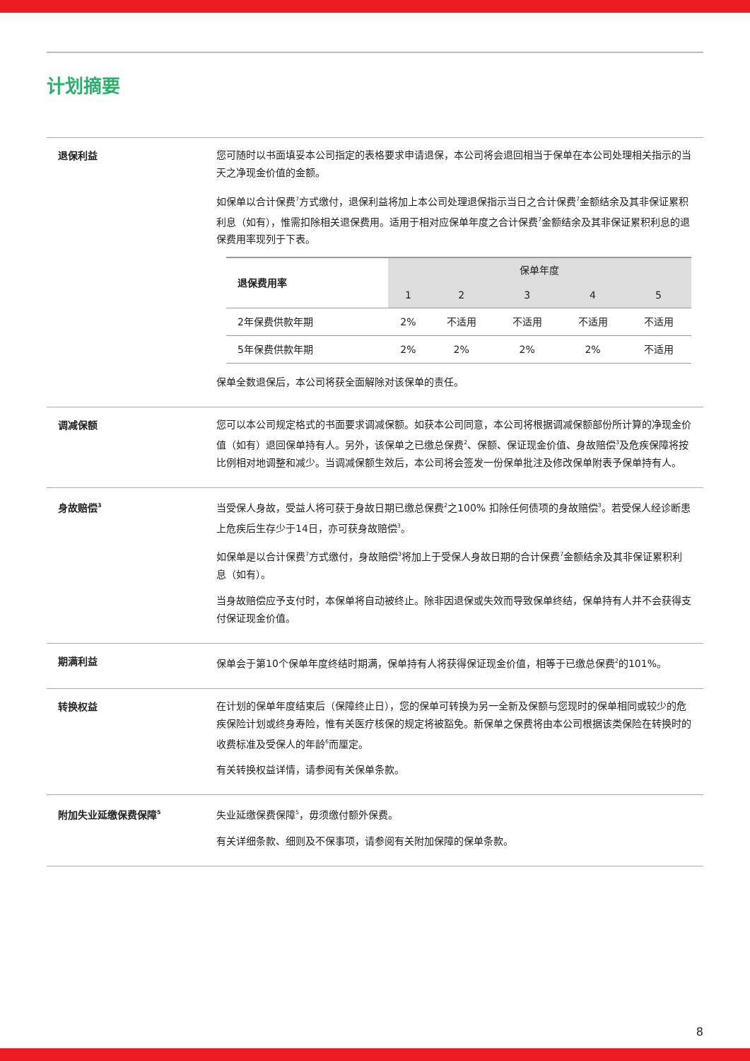计划摘要
退保利益
您可随时以书面填妥本公司指定的表格要求申请退保，本公司将会退回相当于保单在本公司处理相关指示的当天之净现金价值的金额。
如保单以合计保费<sup>7</sup>方式缴付，退保利益将加上本公司处理退保指示当日之合计保费<sup>7</sup>金额结余及其非保证累积利息（如有），惟需扣除相关退保费用。适用于相对应保单年度之合计保费<sup>7</sup>金额结余及其非保证累积利息的退保费用率现列于下表。
| 退保费用率 | 保单年度 | | | | |
| --- | --- | --- | --- | --- | --- |
| | 1 | 2 | 3 | 4 | 5 |
| 2年保费供款年期 | 2% | 不适用 | 不适用 | 不适用 | 不适用 |
| 5年保费供款年期 | 2% | 2% | 2% | 2% | 不适用 |
保单全数退保后，本公司将获全面解除对该保单的责任。
调减保额
您可以本公司规定格式的书面要求调减保额。如获本公司同意，本公司将根据调减保额部份所计算的净现金价值（如有）退回保单持有人。另外，该保单之已缴总保费<sup>2</sup>、保额、保证现金价值、身故赔偿<sup>3</sup>及危疾保障将按比例相对地调整和减少。当调减保额生效后，本公司将会签发一份保单批注及修改保单附表予保单持有人。
身故赔偿<sup>3</sup>
当受保人身故，受益人将可获于身故日期已缴总保费<sup>2</sup>之100% 扣除任何债项的身故赔偿<sup>3</sup>。若受保人经诊断患上危疾后生存少于14日，亦可获身故赔偿<sup>3</sup>。
如保单是以合计保费<sup>7</sup>方式缴付，身故赔偿<sup>3</sup>将加上于受保人身故日期的合计保费<sup>7</sup>金额结余及其非保证累积利息（如有）。
当身故赔偿应予支付时，本保单将自动被终止。除非因退保或失效而导致保单终结，保单持有人并不会获得支付保证现金价值。
期满利益
保单会于第10个保单年度终结时期满，保单持有人将获得保证现金价值，相等于已缴总保费<sup>2</sup>的101%。
转换权益
在计划的保单年度结束后（保障终止日），您的保单可转换为另一全新及保额与您现时的保单相同或较少的危疾保险计划或终身寿险，惟有关医疗核保的规定将被豁免。新保单之保费将由本公司根据该类保险在转换时的收费标准及受保人的年龄<sup>6</sup>而厘定。
有关转换权益详情，请参阅有关保单条款。
附加失业延缴保费保障<sup>5</sup>
失业延缴保费保障<sup>5</sup>，毋须缴付额外保费。
有关详细条款、细则及不保事项，请参阅有关附加保障的保单条款。
8